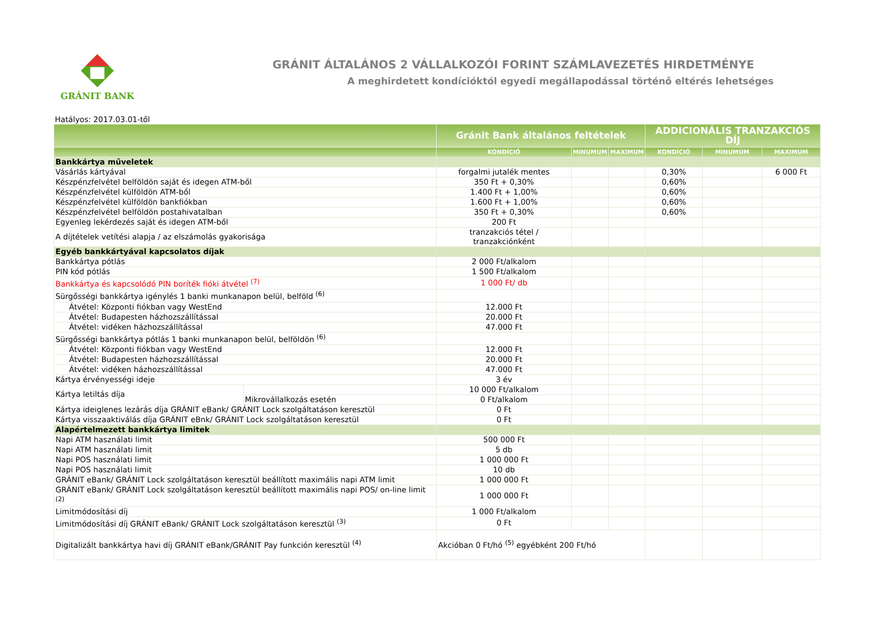GRÁNIT BANK
GRÁNIT ÁLTALÁNOS 2 VÁLLALKOZÓI FORINT SZÁMLAVEZETÉS HIRDETMÉNYE
A meghirdetett kondícióktól egyedi megállapodással történő eltérés lehetséges
Hatályos: 2017.03.01-től
| | | Gránit Bank általános feltételek | | | ADDICIONÁLIS TRANZAKCIÓS DÍJ | | |
| --- | --- | --- | --- | --- | --- | --- | --- |
| | | KONDÍCIÓ | MINUMUM | MAXIMUM | KONDÍCIÓ | MINUMUM | MAXIMUM |
| Bankkártya műveletek | | | | | | | |
| Vásárlás kártyával | | forgalmi jutalék mentes | | | 0,30% | | 6 000 Ft |
| Készpénzfelvétel belföldön saját és idegen ATM-ből | | 350 Ft + 0,30% | | | 0,60% | | |
| Készpénzfelvétel külföldön ATM-ből | | 1.400 Ft + 1,00% | | | 0,60% | | |
| Készpénzfelvétel külföldön bankfiókban | | 1.600 Ft + 1,00% | | | 0,60% | | |
| Készpénzfelvétel belföldön postahivatalban | | 350 Ft + 0,30% | | | 0,60% | | |
| Egyenleg lekérdezés saját és idegen ATM-ből | | 200 Ft | | | | | |
| A díjtételek vetítési alapja / az elszámolás gyakorisága | | tranzakciós tétel / tranzakciónként | | | | | |
| Egyéb bankkártyával kapcsolatos díjak | | | | | | | |
| Bankkártya pótlás | | 2 000 Ft/alkalom | | | | | |
| PIN kód pótlás | | 1 500 Ft/alkalom | | | | | |
| Bankkártya és kapcsolódó PIN boríték fióki átvétel <sup>(7)</sup> | | 1 000 Ft/ db | | | | | |
| Sürgősségi bankkártya igénylés 1 banki munkanapon belül, belföld <sup>(6)</sup> | | | | | | | |
| Átvétel: Központi fiókban vagy WestEnd | | 12.000 Ft | | | | | |
| Átvétel: Budapesten házhozszállítással | | 20.000 Ft | | | | | |
| Átvétel: vidéken házhozszállítással | | 47.000 Ft | | | | | |
| Sürgősségi bankkártya pótlás 1 banki munkanapon belül, belföldön <sup>(6)</sup> | | | | | | | |
| Átvétel: Központi fiókban vagy WestEnd | | 12.000 Ft | | | | | |
| Átvétel: Budapesten házhozszállítással | | 20.000 Ft | | | | | |
| Átvétel: vidéken házhozszállítással | | 47.000 Ft | | | | | |
| Kártya érvényességi ideje | | 3 év | | | | | |
| Kártya letiltás díja | | 10 000 Ft/alkalom | | | | | |
| | Mikrovállalkozás esetén | 0 Ft/alkalom | | | | | |
| Kártya ideiglenes lezárás díja GRÁNIT eBank/ GRÁNIT Lock szolgáltatáson keresztül | | 0 Ft | | | | | |
| Kártya visszaaktiválás díja GRÁNIT eBnk/ GRÁNIT Lock szolgáltatáson keresztül | | 0 Ft | | | | | |
| Alapértelmezett bankkártya limitek | | | | | | | |
| Napi ATM használati limit | | 500 000 Ft | | | | | |
| Napi ATM használati limit | | 5 db | | | | | |
| Napi POS használati limit | | 1 000 000 Ft | | | | | |
| Napi POS használati limit | | 10 db | | | | | |
| GRÁNIT eBank/ GRÁNIT Lock szolgáltatáson keresztül beállított maximális napi ATM limit | | 1 000 000 Ft | | | | | |
| GRÁNIT eBank/ GRÁNIT Lock szolgáltatáson keresztül beállított maximális napi POS/ on-line limit <sup>(2)</sup> | | 1 000 000 Ft | | | | | |
| Limitmódosítási díj | | 1 000 Ft/alkalom | | | | | |
| Limitmódosítási díj GRÁNIT eBank/ GRÁNIT Lock szolgáltatáson keresztül <sup>(3)</sup> | | 0 Ft | | | | | |
| Digitalizált bankkártya havi díj GRÁNIT eBank/GRÁNIT Pay funkción keresztül <sup>(4)</sup> | | Akcióban 0 Ft/hó <sup>(5)</sup> egyébként 200 Ft/hó | | | | | |